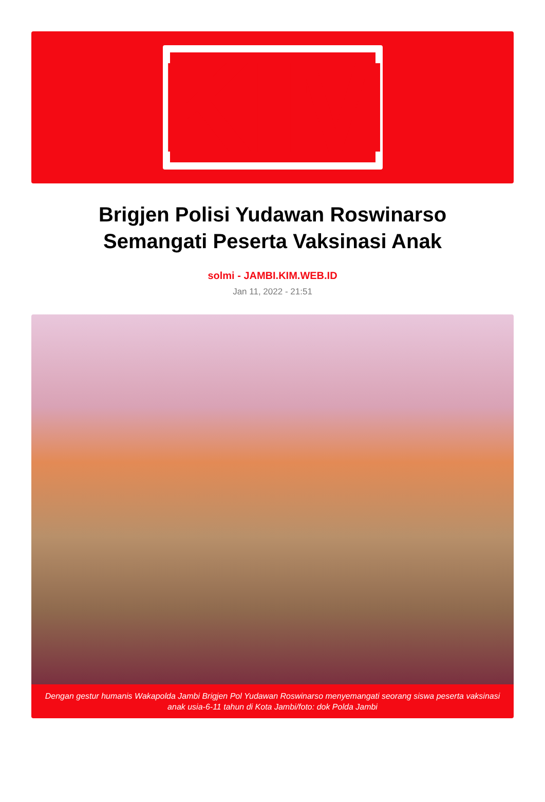KIM
Brigjen Polisi Yudawan Roswinarso
Semangati Peserta Vaksinasi Anak
solmi - JAMBI.KIM.WEB.ID
Jan 11, 2022 - 21:51
Dengan gestur humanis Wakapolda Jambi Brigjen Pol Yudawan Roswinarso menyemangati seorang siswa peserta vaksinasi anak usia-6-11 tahun di Kota Jambi/foto: dok Polda Jambi